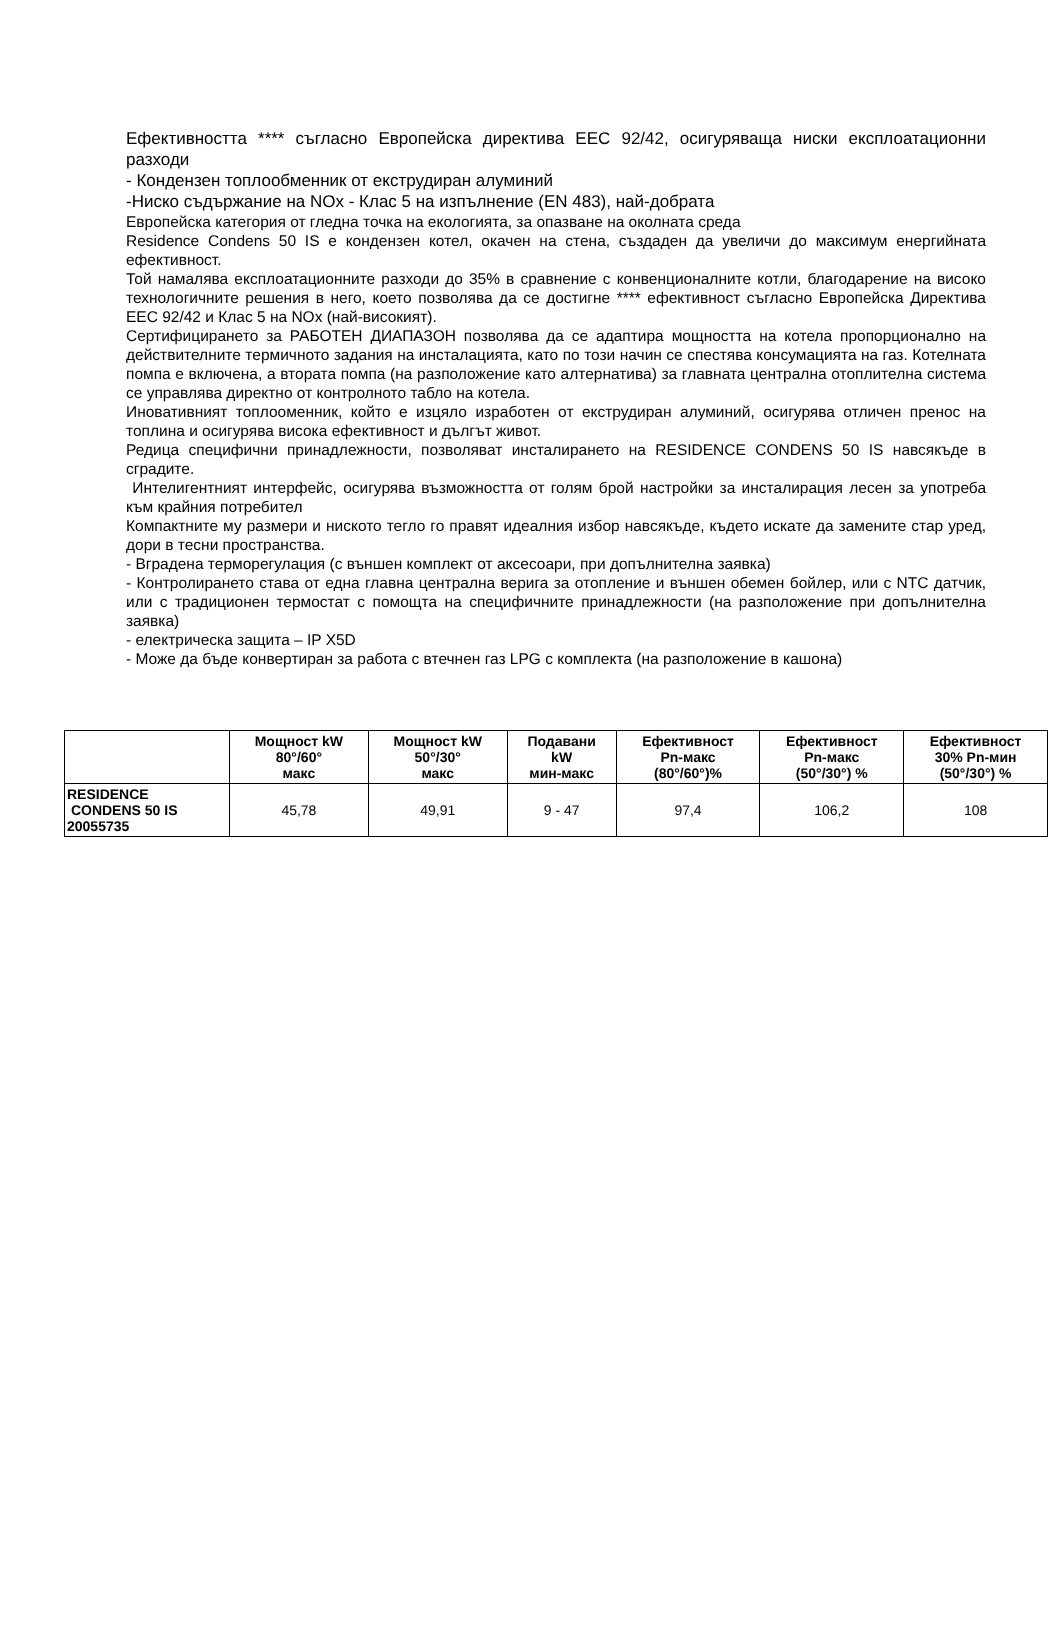Ефективността **** съгласно Европейска директива EEC 92/42, осигуряваща ниски експлоатационни разходи
- Кондензен топлообменник от екструдиран алуминий
-Ниско съдържание на NOx - Клас 5 на изпълнение (EN 483), най-добрата
Европейска категория от гледна точка на екологията, за опазване на околната среда
Residence Condens 50 IS е кондензен котел, окачен на стена, създаден да увеличи до максимум енергийната ефективност.
Той намалява експлоатационните разходи до 35% в сравнение с конвенционалните котли, благодарение на високо технологичните решения в него, което позволява да се достигне **** ефективност съгласно Европейска Директива EEC 92/42 и Клас 5 на NOx (най-високият).
Сертифицирането за РАБОТЕН ДИАПАЗОН позволява да се адаптира мощността на котела пропорционално на действителните термичното задания на инсталацията, като по този начин се спестява консумацията на газ. Котелната помпа е включена, а втората помпа (на разположение като алтернатива) за главната централна отоплителна система се управлява директно от контролното табло на котела.
Иновативният топлооменник, който е изцяло изработен от екструдиран алуминий, осигурява отличен пренос на топлина и осигурява висока ефективност и дългът живот.
Редица специфични принадлежности, позволяват инсталирането на RESIDENCE CONDENS 50 IS навсякъде в сградите.
Интелигентният интерфейс, осигурява възможността от голям брой настройки за инсталирация лесен за употреба към крайния потребител
Компактните му размери и ниското тегло го правят идеалния избор навсякъде, където искате да замените стар уред, дори в тесни пространства.
- Вградена терморегулация (с външен комплект от аксесоари, при допълнителна заявка)
- Контролирането става от една главна централна верига за отопление и външен обемен бойлер, или с NTC датчик, или с традиционен термостат с помощта на специфичните принадлежности (на разположение при допълнителна заявка)
- електрическа защита – IP X5D
- Може да бъде конвертиран за работа с втечнен газ LPG с комплекта (на разположение в кашона)
| | Мощност kW 80°/60° макс | Мощност kW 50°/30° макс | Подавани kW мин-макс | Ефективност Pn-макс (80°/60°)% | Ефективност Pn-макс (50°/30°) % | Ефективност 30% Pn-мин (50°/30°) % |
| --- | --- | --- | --- | --- | --- | --- |
| RESIDENCE CONDENS 50 IS 20055735 | 45,78 | 49,91 | 9 - 47 | 97,4 | 106,2 | 108 |